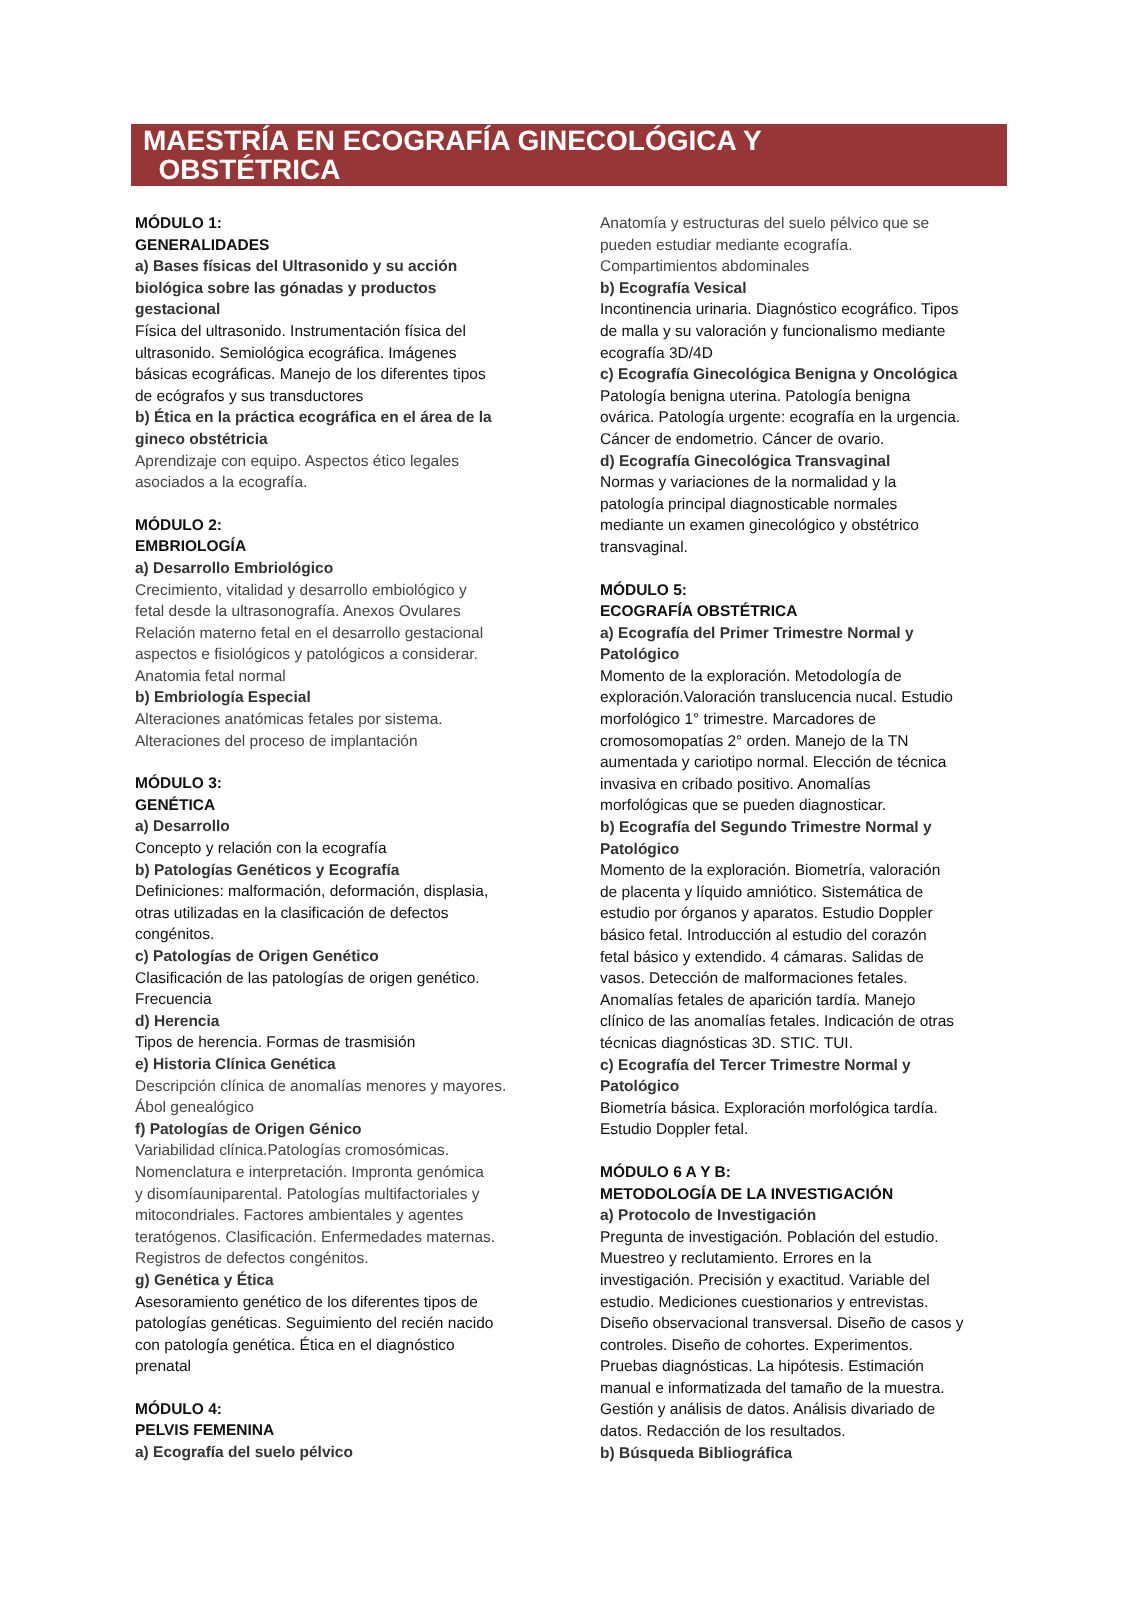MAESTRÍA EN ECOGRAFÍA GINECOLÓGICA Y
OBSTÉTRICA
MÓDULO 1:
GENERALIDADES
a) Bases físicas del Ultrasonido y su acción
biológica sobre las gónadas y productos
gestacional
Física del ultrasonido. Instrumentación física del
ultrasonido. Semiológica ecográfica. Imágenes
básicas ecográficas. Manejo de los diferentes tipos
de ecógrafos y sus transductores
b) Ética en la práctica ecográfica en el área de la
gineco obstétricia
Aprendizaje con equipo. Aspectos ético legales
asociados a la ecografía.
MÓDULO 2:
EMBRIOLOGÍA
a) Desarrollo Embriológico
Crecimiento, vitalidad y desarrollo embiológico y
fetal desde la ultrasonografía. Anexos Ovulares
Relación materno fetal en el desarrollo gestacional
aspectos e fisiológicos y patológicos a considerar.
Anatomia fetal normal
b) Embriología Especial
Alteraciones anatómicas fetales por sistema.
Alteraciones del proceso de implantación
MÓDULO 3:
GENÉTICA
a) Desarrollo
Concepto y relación con la ecografía
b) Patologías Genéticos y Ecografía
Definiciones: malformación, deformación, displasia,
otras utilizadas en la clasificación de defectos
congénitos.
c) Patologías de Origen Genético
Clasificación de las patologías de origen genético.
Frecuencia
d) Herencia
Tipos de herencia. Formas de trasmisión
e) Historia Clínica Genética
Descripción clínica de anomalías menores y mayores.
Ábol genealógico
f) Patologías de Origen Génico
Variabilidad clínica.Patologías cromosómicas.
Nomenclatura e interpretación. Impronta genómica
y disomíauniparental. Patologías multifactoriales y
mitocondriales. Factores ambientales y agentes
teratógenos. Clasificación. Enfermedades maternas.
Registros de defectos congénitos.
g) Genética y Ética
Asesoramiento genético de los diferentes tipos de
patologías genéticas. Seguimiento del recién nacido
con patología genética. Ética en el diagnóstico
prenatal
MÓDULO 4:
PELVIS FEMENINA
a) Ecografía del suelo pélvico
Anatomía y estructuras del suelo pélvico que se
pueden estudiar mediante ecografía.
Compartimientos abdominales
b) Ecografía Vesical
Incontinencia urinaria. Diagnóstico ecográfico. Tipos
de malla y su valoración y funcionalismo mediante
ecografía 3D/4D
c) Ecografía Ginecológica Benigna y Oncológica
Patología benigna uterina. Patología benigna
ovárica. Patología urgente: ecografía en la urgencia.
Cáncer de endometrio. Cáncer de ovario.
d) Ecografía Ginecológica Transvaginal
Normas y variaciones de la normalidad y la
patología principal diagnosticable normales
mediante un examen ginecológico y obstétrico
transvaginal.
MÓDULO 5:
ECOGRAFÍA OBSTÉTRICA
a) Ecografía del Primer Trimestre Normal y
Patológico
Momento de la exploración. Metodología de
exploración.Valoración translucencia nucal. Estudio
morfológico 1° trimestre. Marcadores de
cromosomopatías 2° orden. Manejo de la TN
aumentada y cariotipo normal. Elección de técnica
invasiva en cribado positivo. Anomalías
morfológicas que se pueden diagnosticar.
b) Ecografía del Segundo Trimestre Normal y
Patológico
Momento de la exploración. Biometría, valoración
de placenta y líquido amniótico. Sistemática de
estudio por órganos y aparatos. Estudio Doppler
básico fetal. Introducción al estudio del corazón
fetal básico y extendido. 4 cámaras. Salidas de
vasos. Detección de malformaciones fetales.
Anomalías fetales de aparición tardía. Manejo
clínico de las anomalías fetales. Indicación de otras
técnicas diagnósticas 3D. STIC. TUI.
c) Ecografía del Tercer Trimestre Normal y
Patológico
Biometría básica. Exploración morfológica tardía.
Estudio Doppler fetal.
MÓDULO 6 A Y B:
METODOLOGÍA DE LA INVESTIGACIÓN
a) Protocolo de Investigación
Pregunta de investigación. Población del estudio.
Muestreo y reclutamiento. Errores en la
investigación. Precisión y exactitud. Variable del
estudio. Mediciones cuestionarios y entrevistas.
Diseño observacional transversal. Diseño de casos y
controles. Diseño de cohortes. Experimentos.
Pruebas diagnósticas. La hipótesis. Estimación
manual e informatizada del tamaño de la muestra.
Gestión y análisis de datos. Análisis divariado de
datos. Redacción de los resultados.
b) Búsqueda Bibliográfica